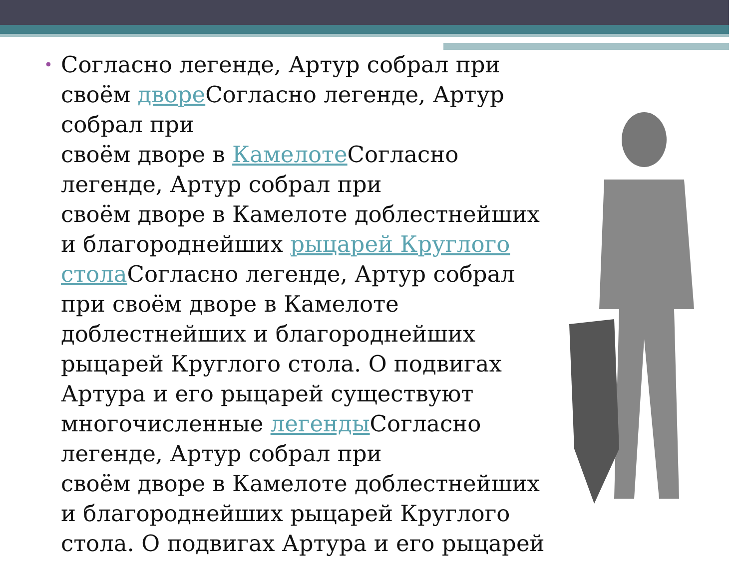• Согласно легенде, Артур собрал при своём дворе Согласно легенде, Артур собрал при
своём дворе в Камелоте Согласно легенде, Артур собрал при
своём дворе в Камелоте доблестнейших и благороднейших рыцарей Круглого стола Согласно легенде, Артур собрал при своём дворе в Камелоте доблестнейших и благороднейших рыцарей Круглого стола. О подвигах Артура и его рыцарей существуют
многочисленные легенды Согласно легенде, Артур собрал при
своём дворе в Камелоте доблестнейших и благороднейших рыцарей Круглого стола. О подвигах Артура и его рыцарей